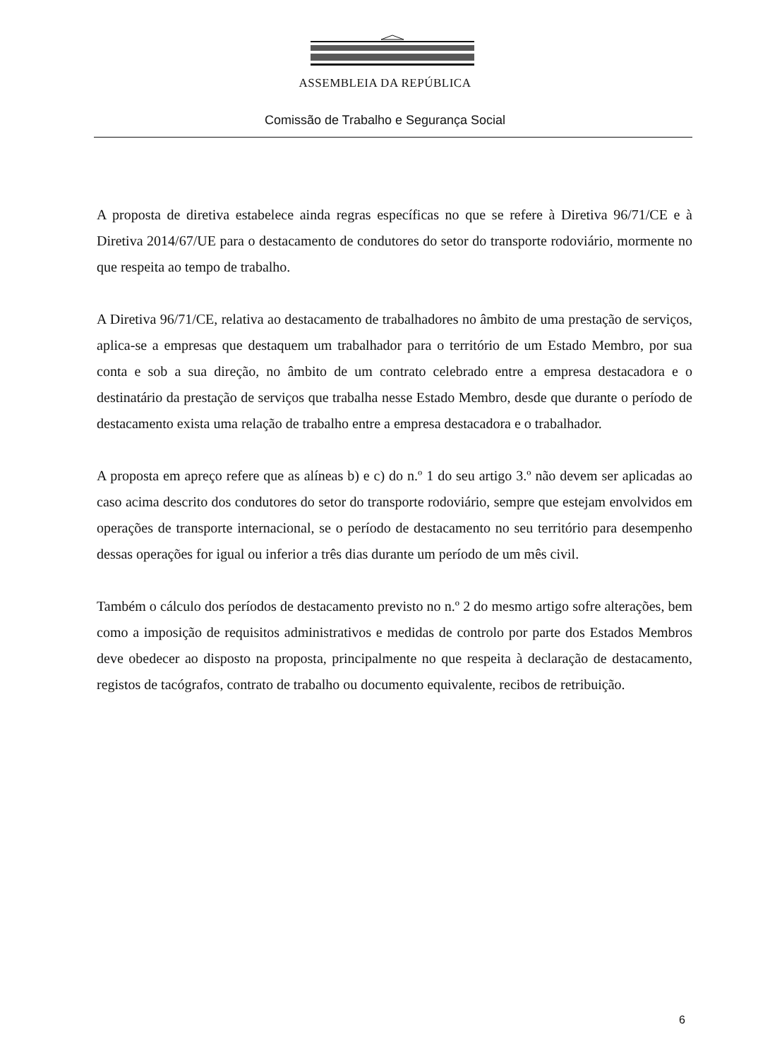ASSEMBLEIA DA REPÚBLICA
Comissão de Trabalho e Segurança Social
A proposta de diretiva estabelece ainda regras específicas no que se refere à Diretiva 96/71/CE e à Diretiva 2014/67/UE para o destacamento de condutores do setor do transporte rodoviário, mormente no que respeita ao tempo de trabalho.
A Diretiva 96/71/CE, relativa ao destacamento de trabalhadores no âmbito de uma prestação de serviços, aplica-se a empresas que destaquem um trabalhador para o território de um Estado Membro, por sua conta e sob a sua direção, no âmbito de um contrato celebrado entre a empresa destacadora e o destinatário da prestação de serviços que trabalha nesse Estado Membro, desde que durante o período de destacamento exista uma relação de trabalho entre a empresa destacadora e o trabalhador.
A proposta em apreço refere que as alíneas b) e c) do n.º 1 do seu artigo 3.º não devem ser aplicadas ao caso acima descrito dos condutores do setor do transporte rodoviário, sempre que estejam envolvidos em operações de transporte internacional, se o período de destacamento no seu território para desempenho dessas operações for igual ou inferior a três dias durante um período de um mês civil.
Também o cálculo dos períodos de destacamento previsto no n.º 2 do mesmo artigo sofre alterações, bem como a imposição de requisitos administrativos e medidas de controlo por parte dos Estados Membros deve obedecer ao disposto na proposta, principalmente no que respeita à declaração de destacamento, registos de tacógrafos, contrato de trabalho ou documento equivalente, recibos de retribuição.
6